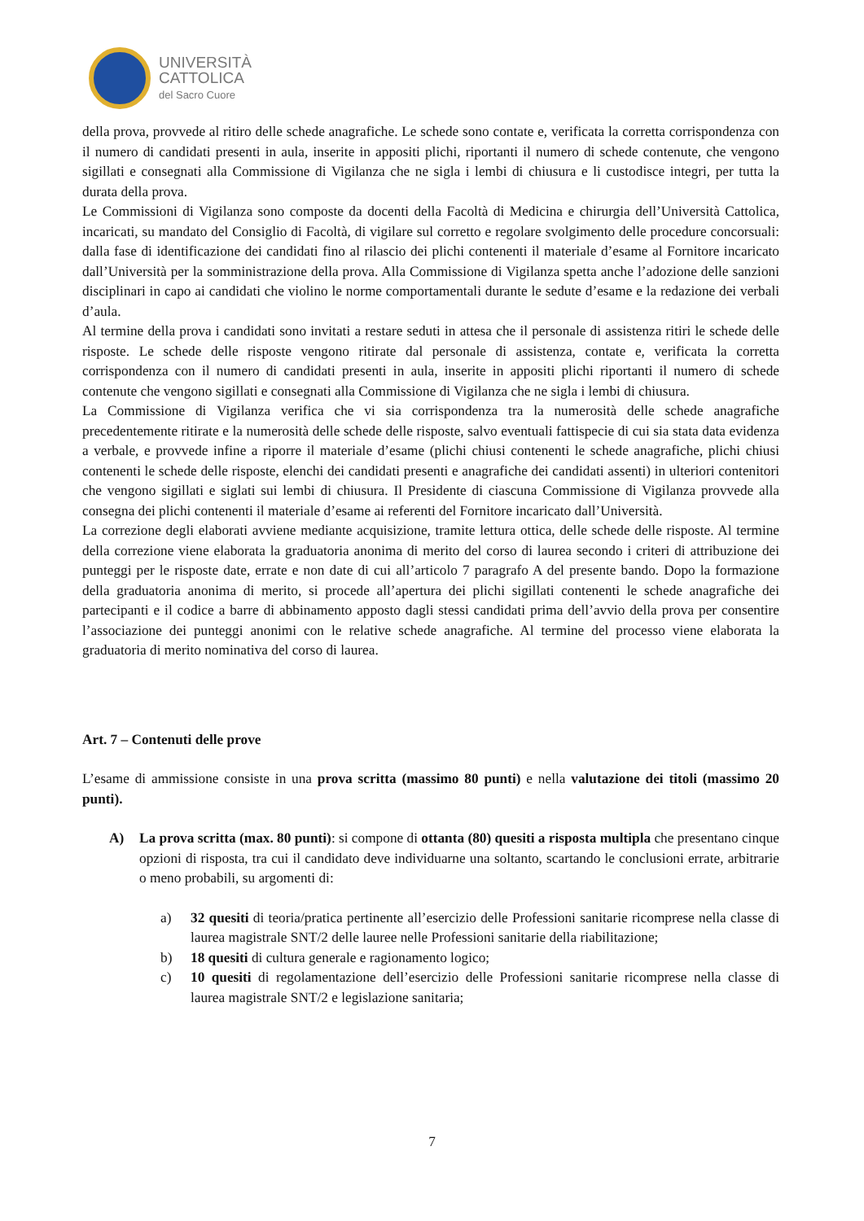UNIVERSITÀ
CATTOLICA
del Sacro Cuore
della prova, provvede al ritiro delle schede anagrafiche. Le schede sono contate e, verificata la corretta corrispondenza con il numero di candidati presenti in aula, inserite in appositi plichi, riportanti il numero di schede contenute, che vengono sigillati e consegnati alla Commissione di Vigilanza che ne sigla i lembi di chiusura e li custodisce integri, per tutta la durata della prova.
Le Commissioni di Vigilanza sono composte da docenti della Facoltà di Medicina e chirurgia dell’Università Cattolica, incaricati, su mandato del Consiglio di Facoltà, di vigilare sul corretto e regolare svolgimento delle procedure concorsuali: dalla fase di identificazione dei candidati fino al rilascio dei plichi contenenti il materiale d’esame al Fornitore incaricato dall’Università per la somministrazione della prova. Alla Commissione di Vigilanza spetta anche l’adozione delle sanzioni disciplinari in capo ai candidati che violino le norme comportamentali durante le sedute d’esame e la redazione dei verbali d’aula.
Al termine della prova i candidati sono invitati a restare seduti in attesa che il personale di assistenza ritiri le schede delle risposte. Le schede delle risposte vengono ritirate dal personale di assistenza, contate e, verificata la corretta corrispondenza con il numero di candidati presenti in aula, inserite in appositi plichi riportanti il numero di schede contenute che vengono sigillati e consegnati alla Commissione di Vigilanza che ne sigla i lembi di chiusura.
La Commissione di Vigilanza verifica che vi sia corrispondenza tra la numerosità delle schede anagrafiche precedentemente ritirate e la numerosità delle schede delle risposte, salvo eventuali fattispecie di cui sia stata data evidenza a verbale, e provvede infine a riporre il materiale d’esame (plichi chiusi contenenti le schede anagrafiche, plichi chiusi contenenti le schede delle risposte, elenchi dei candidati presenti e anagrafiche dei candidati assenti) in ulteriori contenitori che vengono sigillati e siglati sui lembi di chiusura. Il Presidente di ciascuna Commissione di Vigilanza provvede alla consegna dei plichi contenenti il materiale d’esame ai referenti del Fornitore incaricato dall’Università.
La correzione degli elaborati avviene mediante acquisizione, tramite lettura ottica, delle schede delle risposte. Al termine della correzione viene elaborata la graduatoria anonima di merito del corso di laurea secondo i criteri di attribuzione dei punteggi per le risposte date, errate e non date di cui all’articolo 7 paragrafo A del presente bando. Dopo la formazione della graduatoria anonima di merito, si procede all’apertura dei plichi sigillati contenenti le schede anagrafiche dei partecipanti e il codice a barre di abbinamento apposto dagli stessi candidati prima dell’avvio della prova per consentire l’associazione dei punteggi anonimi con le relative schede anagrafiche. Al termine del processo viene elaborata la graduatoria di merito nominativa del corso di laurea.
Art. 7 – Contenuti delle prove
L’esame di ammissione consiste in una prova scritta (massimo 80 punti) e nella valutazione dei titoli (massimo 20 punti).
A) La prova scritta (max. 80 punti): si compone di ottanta (80) quesiti a risposta multipla che presentano cinque opzioni di risposta, tra cui il candidato deve individuarne una soltanto, scartando le conclusioni errate, arbitrarie o meno probabili, su argomenti di:
a) 32 quesiti di teoria/pratica pertinente all’esercizio delle Professioni sanitarie ricomprese nella classe di laurea magistrale SNT/2 delle lauree nelle Professioni sanitarie della riabilitazione;
b) 18 quesiti di cultura generale e ragionamento logico;
c) 10 quesiti di regolamentazione dell’esercizio delle Professioni sanitarie ricomprese nella classe di laurea magistrale SNT/2 e legislazione sanitaria;
7